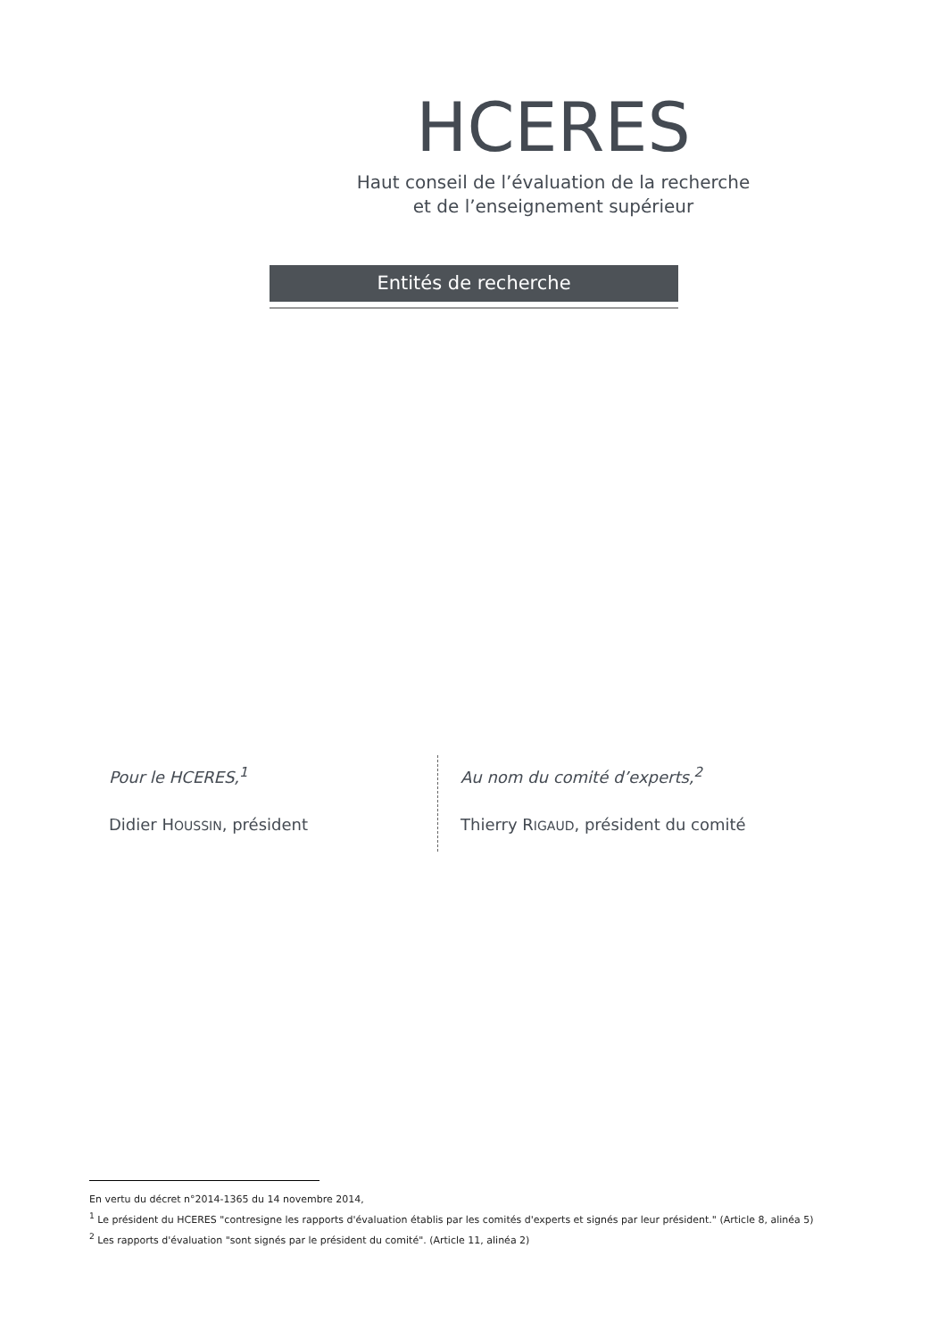HCERES
Haut conseil de l’évaluation de la recherche
et de l’enseignement supérieur
Entités de recherche
Pour le HCERES,<sup>1</sup>
Didier HOUSSIN, président
Au nom du comité d’experts,<sup>2</sup>
Thierry RIGAUD, président du comité
En vertu du décret n°2014-1365 du 14 novembre 2014,
<sup>1</sup> Le président du HCERES "contresigne les rapports d'évaluation établis par les comités d'experts et signés par leur président." (Article 8, alinéa 5)
<sup>2</sup> Les rapports d'évaluation "sont signés par le président du comité". (Article 11, alinéa 2)